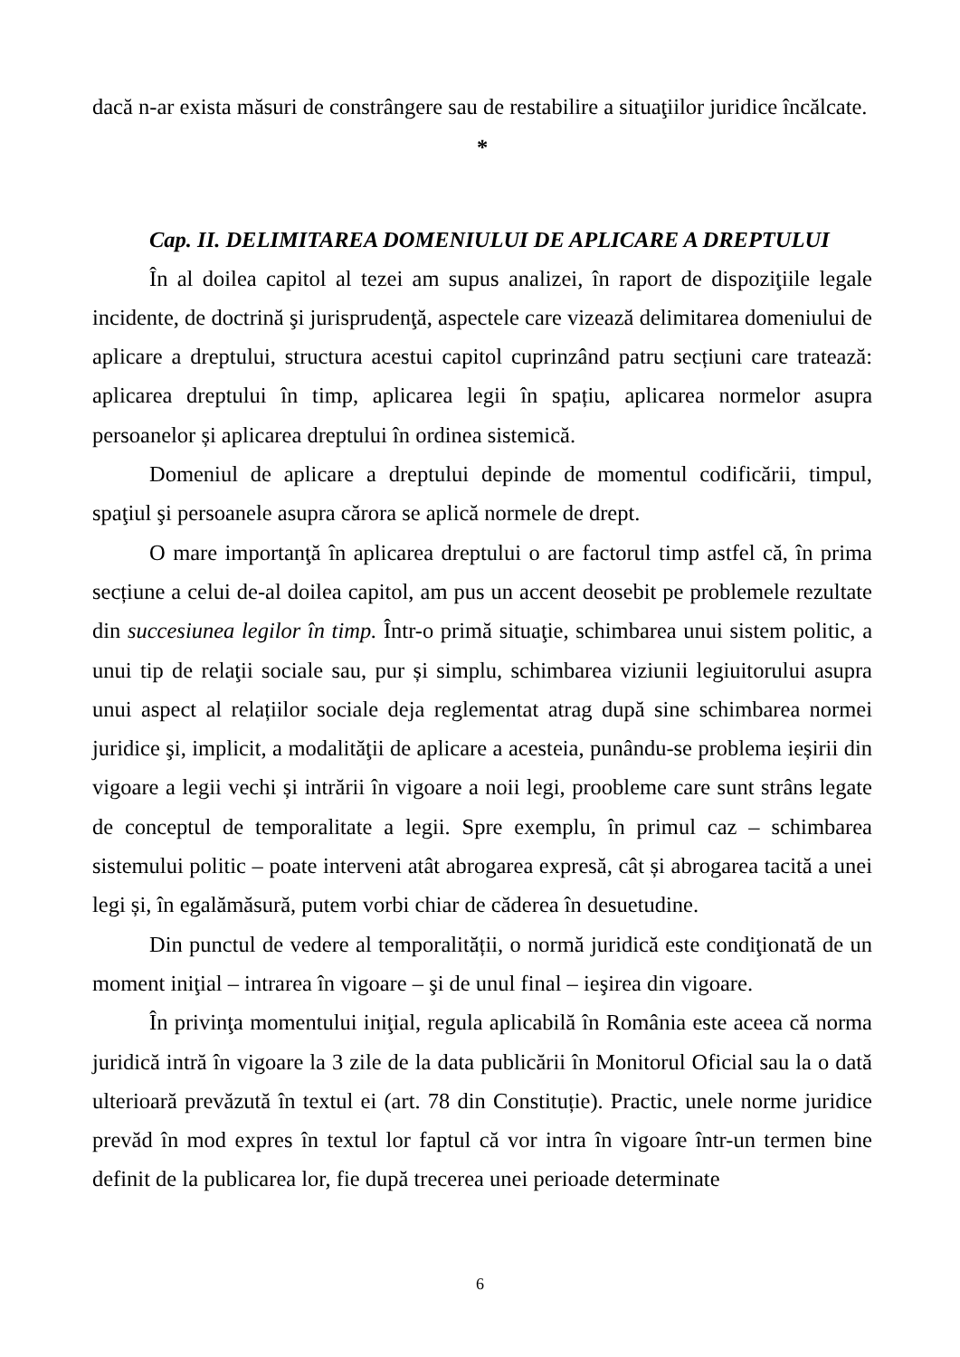dacă n-ar exista măsuri de constrângere sau de restabilire a situaţiilor juridice încălcate.
*
Cap. II. DELIMITAREA DOMENIULUI DE APLICARE A DREPTULUI
În al doilea capitol al tezei am supus analizei, în raport de dispoziţiile legale incidente, de doctrină şi jurisprudenţă, aspectele care vizează delimitarea domeniului de aplicare a dreptului, structura acestui capitol cuprinzând patru secțiuni care tratează: aplicarea dreptului în timp, aplicarea legii în spațiu, aplicarea normelor asupra persoanelor și aplicarea dreptului în ordinea sistemică.
Domeniul de aplicare a dreptului depinde de momentul codificării, timpul, spaţiul şi persoanele asupra cărora se aplică normele de drept.
O mare importanţă în aplicarea dreptului o are factorul timp astfel că, în prima secțiune a celui de-al doilea capitol, am pus un accent deosebit pe problemele rezultate din succesiunea legilor în timp. Într-o primă situaţie, schimbarea unui sistem politic, a unui tip de relaţii sociale sau, pur și simplu, schimbarea viziunii legiuitorului asupra unui aspect al relațiilor sociale deja reglementat atrag după sine schimbarea normei juridice şi, implicit, a modalităţii de aplicare a acesteia, punându-se problema ieșirii din vigoare a legii vechi și intrării în vigoare a noii legi, proobleme care sunt strâns legate de conceptul de temporalitate a legii. Spre exemplu, în primul caz – schimbarea sistemului politic – poate interveni atât abrogarea expresă, cât și abrogarea tacită a unei legi și, în egalămăsură, putem vorbi chiar de căderea în desuetudine.
Din punctul de vedere al temporalității, o normă juridică este condiţionată de un moment iniţial – intrarea în vigoare – şi de unul final – ieşirea din vigoare.
În privinţa momentului iniţial, regula aplicabilă în România este aceea că norma juridică intră în vigoare la 3 zile de la data publicării în Monitorul Oficial sau la o dată ulterioară prevăzută în textul ei (art. 78 din Constituție). Practic, unele norme juridice prevăd în mod expres în textul lor faptul că vor intra în vigoare într-un termen bine definit de la publicarea lor, fie după trecerea unei perioade determinate
6